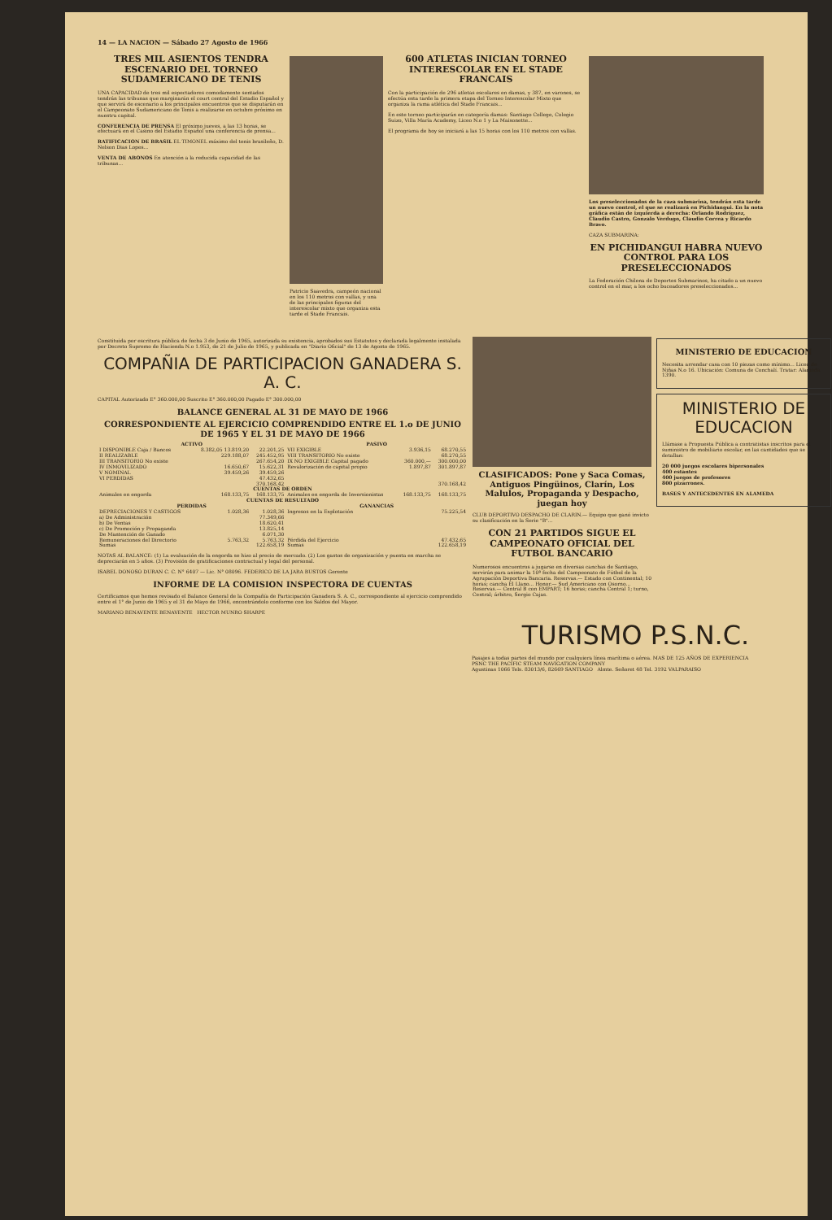14 — LA NACION — Sábado 27 Agosto de 1966
TRES MIL ASIENTOS TENDRA ESCENARIO DEL TORNEO SUDAMERICANO DE TENIS
UNA CAPACIDAD de tres mil espectadores comodamente sentados tendrán las tribunas que marginarán el court central del Estadio Español y que servirá de escenario a los principales encuentros que se disputarán en el Campeonato Sudamericano de Tenis a realizarse en octubre próximo en nuestra capital.
CONFERENCIA DE PRENSA El próximo jueves, a las 13 horas, se efectuará en el Casino del Estadio Español una conferencia de prensa...
RATIFICACION DE BRASIL EL TIMONEL máximo del tenis brasileño, D. Nelson Dias Lopes...
VENTA DE ABONOS En atención a la reducida capacidad de las tribunas...
Patricio Saavedra, campeón nacional en los 110 metros con vallas, y una de las principales figuras del interescolar mixto que organiza esta tarde el Stade Francais.
600 ATLETAS INICIAN TORNEO INTERESCOLAR EN EL STADE FRANCAIS
Con la participación de 296 atletas escolares en damas, y 387, en varones, se efectúa esta tarde la primera etapa del Torneo Interescolar Mixto que organiza la rama atlética del Stade Francais...
En este torneo participarán en categoría damas: Santiago College, Colegio Suizo, Villa María Academy, Liceo N.o 1 y La Maisonette...
El programa de hoy se iniciará a las 15 horas con los 110 metros con vallas.
Los preseleccionados de la caza submarina, tendrán esta tarde un nuevo control, el que se realizará en Pichidangui. En la nota gráfica están de izquierda a derecha: Orlando Rodríguez, Claudio Castro, Gonzalo Verdugo, Claudio Correa y Ricardo Bravo.
CAZA SUBMARINA:
EN PICHIDANGUI HABRA NUEVO CONTROL PARA LOS PRESELECCIONADOS
La Federación Chilena de Deportes Submarinos, ha citado a un nuevo control en el mar, a los ocho buceadores preseleccionados...
Constituida por escritura pública de fecha 3 de Junio de 1965, autorizada su existencia, aprobados sus Estatutos y declarada legalmente instalada por Decreto Supremo de Hacienda N.o 1.953, de 21 de Julio de 1965, y publicada en "Diario Oficial" de 13 de Agosto de 1965.
COMPAÑIA DE PARTICIPACION GANADERA S. A. C.
CAPITAL Autorizado E° 360.000,00 Suscrito E° 360.000,00 Pagado E° 300.000,00
BALANCE GENERAL AL 31 DE MAYO DE 1966
CORRESPONDIENTE AL EJERCICIO COMPRENDIDO ENTRE EL 1.o DE JUNIO DE 1965 Y EL 31 DE MAYO DE 1966
| ACTIVO | | | PASIVO | | |
| --- | --- | --- | --- | --- | --- |
| I DISPONIBLE Caja / Bancos | 8.382,05 13.819,20 | 22.201,25 | VII EXIGIBLE | 3.936,15 | 68.270,55 |
| II REALIZABLE | 229.188,07 | 245.452,95 | VIII TRANSITORIO No existe | | 68.270,55 |
| III TRANSITORIO No existe | | 267.654,20 | IX NO EXIGIBLE Capital pagado | 360.000,— | 300.000,00 |
| IV INMOVILIZADO | 16.650,67 | 15.622,31 | Revalorización de capital propio | 1.897,87 | 301.897,87 |
| V NOMINAL | 39.459,26 | 39.459,26 | | | |
| VI PERDIDAS | | 47.432,65 | | | |
| | | 370.168,42 | | | 370.168,42 |
| CUENTAS DE ORDEN | | | | | |
| Animales en engorda | 168.133,75 | 168.133,75 | Animales en engorda de Inversionistas | 168.133,75 | 168.133,75 |
| CUENTAS DE RESULTADO | | | | | |
| PERDIDAS | | | GANANCIAS | | |
| DEPRECIACIONES Y CASTIGOS | 1.028,36 | 1.028,36 | Ingresos en la Explotación | | 75.225,54 |
| a) De Administración | | 77.349,66 | | | |
| b) De Ventas | | 18.620,41 | | | |
| c) De Promoción y Propaganda | | 13.825,14 | | | |
| De Mantención de Ganado | | 6.071,30 | | | |
| Remuneraciones del Directorio | 5.763,32 | 5.763,32 | Pérdida del Ejercicio | | 47.432,65 |
| Sumas | | 122.658,19 | Sumas | | 122.658,19 |
NOTAS AL BALANCE: (1) La evaluación de la engorda se hizo al precio de mercado. (2) Los gastos de organización y puesta en marcha se depreciarán en 5 años. (3) Provisión de gratificaciones contractual y legal del personal.
ISABEL DONOSO DURAN C. C. N° 6407 — Lic. N° 08096. FEDERICO DE LA JARA BUSTOS Gerente
INFORME DE LA COMISION INSPECTORA DE CUENTAS
Certificamos que hemos revisado el Balance General de la Compañía de Participación Ganadera S. A. C., correspondiente al ejercicio comprendido entre el 1° de Junio de 1965 y el 31 de Mayo de 1966, encontrándolo conforme con los Saldos del Mayor.
MARIANO BENAVENTE BENAVENTE HECTOR MUNRO SHARPE
CLASIFICADOS: Pone y Saca Comas, Antiguos Pingüinos, Clarín, Los Malulos, Propaganda y Despacho, juegan hoy
CLUB DEPORTIVO DESPACHO DE CLARIN.— Equipo que ganó invicto su clasificación en la Serie "B"...
CON 21 PARTIDOS SIGUE EL CAMPEONATO OFICIAL DEL FUTBOL BANCARIO
Numerosos encuentros a jugarse en diversas canchas de Santiago, servirán para animar la 10ª fecha del Campeonato de Fútbol de la Agrupación Deportiva Bancaria. Reservas.— Estado con Continental; 10 horas; cancha El Llano... Honor.— Sud Americano con Osorno... Reservas.— Central B con EMPART; 16 horas; cancha Central 1; turno, Central; árbitro, Sergio Cajas.
MINISTERIO DE EDUCACION
Necesita arrendar casa con 10 piezas como mínimo... Liceo de Niñas N.o 16. Ubicación: Comuna de Conchalí. Tratar: Alameda 1390.
MINISTERIO DE EDUCACION
Llámase a Propuesta Pública a contratistas inscritos para el suministro de mobiliario escolar, en las cantidades que se detallan:
20 000 juegos escolares bipersonales
400 estantes
400 juegos de profesores
800 pizarrones.
BASES Y ANTECEDENTES EN ALAMEDA
TURISMO P.S.N.C.
Pasajes a todas partes del mundo por cualquiera línea marítima o aérea. MAS DE 125 AÑOS DE EXPERIENCIA
PSNC THE PACIFIC STEAM NAVIGATION COMPANY
Agustinas 1066 Tels. 83013/6, 82669 SANTIAGO Almte. Señoret 48 Tel. 3192 VALPARAISO